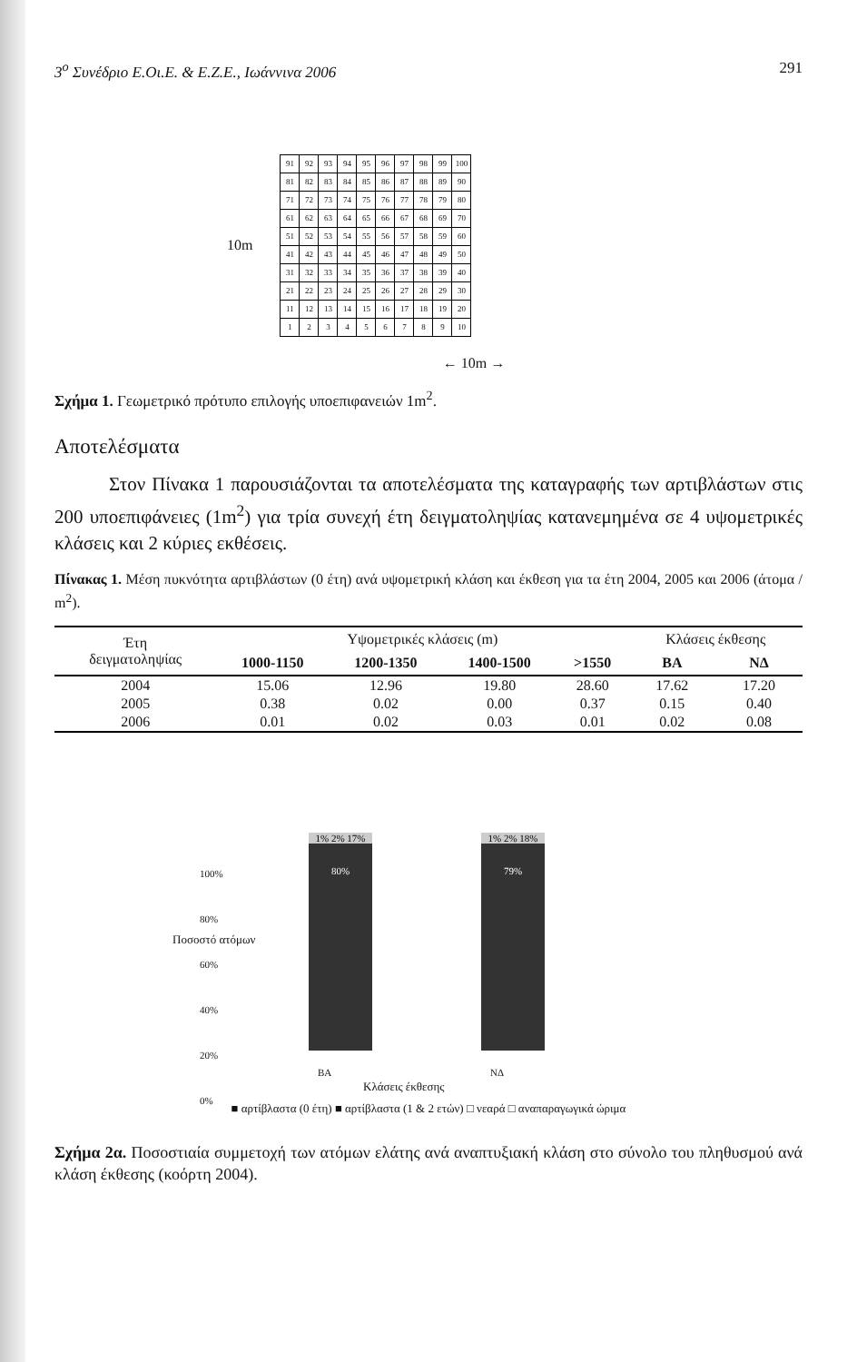3<sup>ο</sup> Συνέδριο Ε.Οι.Ε. & Ε.Ζ.Ε., Ιωάννινα 2006 291
10m
| 91 | 92 | 93 | 94 | 95 | 96 | 97 | 98 | 99 | 100 |
| 81 | 82 | 83 | 84 | 85 | 86 | 87 | 88 | 89 | 90 |
| 71 | 72 | 73 | 74 | 75 | 76 | 77 | 78 | 79 | 80 |
| 61 | 62 | 63 | 64 | 65 | 66 | 67 | 68 | 69 | 70 |
| 51 | 52 | 53 | 54 | 55 | 56 | 57 | 58 | 59 | 60 |
| 41 | 42 | 43 | 44 | 45 | 46 | 47 | 48 | 49 | 50 |
| 31 | 32 | 33 | 34 | 35 | 36 | 37 | 38 | 39 | 40 |
| 21 | 22 | 23 | 24 | 25 | 26 | 27 | 28 | 29 | 30 |
| 11 | 12 | 13 | 14 | 15 | 16 | 17 | 18 | 19 | 20 |
| 1 | 2 | 3 | 4 | 5 | 6 | 7 | 8 | 9 | 10 |
← 10m →
Σχήμα 1. Γεωμετρικό πρότυπο επιλογής υποεπιφανειών 1m<sup>2</sup>.
Αποτελέσματα
Στον Πίνακα 1 παρουσιάζονται τα αποτελέσματα της καταγραφής των αρτιβλάστων στις 200 υποεπιφάνειες (1m<sup>2</sup>) για τρία συνεχή έτη δειγματοληψίας κατανεμημένα σε 4 υψομετρικές κλάσεις και 2 κύριες εκθέσεις.
Πίνακας 1. Μέση πυκνότητα αρτιβλάστων (0 έτη) ανά υψομετρική κλάση και έκθεση για τα έτη 2004, 2005 και 2006 (άτομα / m<sup>2</sup>).
| Έτη δειγματοληψίας | Υψομετρικές κλάσεις (m) | | | | Κλάσεις έκθεσης | |
| --- | --- | --- | --- | --- | --- | --- |
| | 1000-1150 | 1200-1350 | 1400-1500 | >1550 | ΒΑ | ΝΔ |
| 2004 | 15.06 | 12.96 | 19.80 | 28.60 | 17.62 | 17.20 |
| 2005 | 0.38 | 0.02 | 0.00 | 0.37 | 0.15 | 0.40 |
| 2006 | 0.01 | 0.02 | 0.03 | 0.01 | 0.02 | 0.08 |
100%
80%
60%
40%
20%
0%
Ποσοστό ατόμων
1% 2% 17%
80%
1% 2% 18%
79%
ΒΑ ΝΔ
Κλάσεις έκθεσης
■ αρτίβλαστα (0 έτη) ■ αρτίβλαστα (1 & 2 ετών) □ νεαρά □ αναπαραγωγικά ώριμα
Σχήμα 2α. Ποσοστιαία συμμετοχή των ατόμων ελάτης ανά αναπτυξιακή κλάση στο σύνολο του πληθυσμού ανά κλάση έκθεσης (κοόρτη 2004).